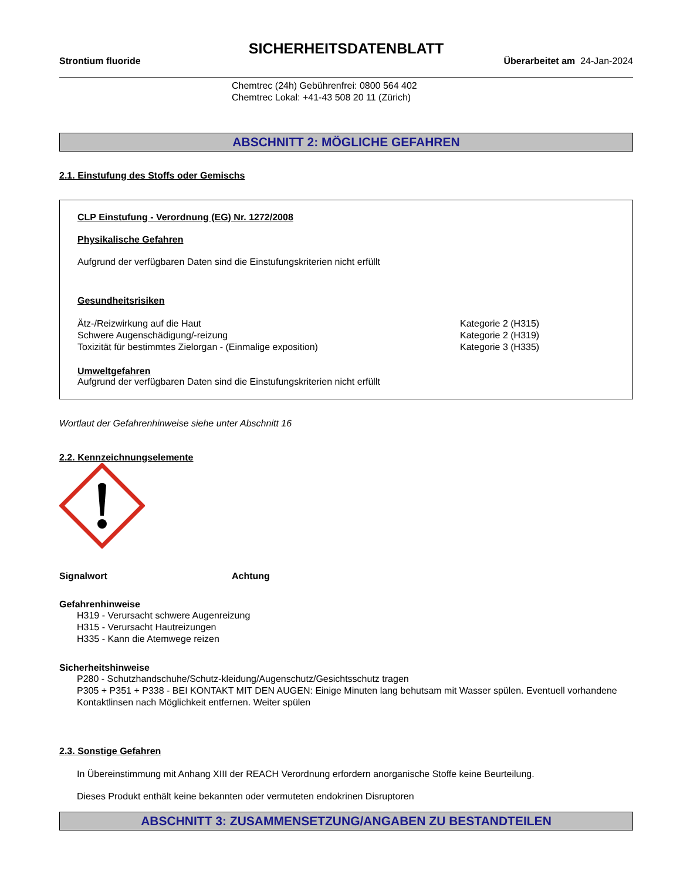SICHERHEITSDATENBLATT
Strontium fluoride Überarbeitet am 24-Jan-2024
Chemtrec (24h) Gebührenfrei: 0800 564 402
Chemtrec Lokal: +41-43 508 20 11 (Zürich)
ABSCHNITT 2: MÖGLICHE GEFAHREN
2.1. Einstufung des Stoffs oder Gemischs
CLP Einstufung - Verordnung (EG) Nr. 1272/2008
Physikalische Gefahren
Aufgrund der verfügbaren Daten sind die Einstufungskriterien nicht erfüllt
Gesundheitsrisiken
Ätz-/Reizwirkung auf die Haut Kategorie 2 (H315)
Schwere Augenschädigung/-reizung Kategorie 2 (H319)
Toxizität für bestimmtes Zielorgan - (Einmalige exposition) Kategorie 3 (H335)
Umweltgefahren
Aufgrund der verfügbaren Daten sind die Einstufungskriterien nicht erfüllt
Wortlaut der Gefahrenhinweise siehe unter Abschnitt 16
2.2. Kennzeichnungselemente
Signalwort Achtung
Gefahrenhinweise
H319 - Verursacht schwere Augenreizung
H315 - Verursacht Hautreizungen
H335 - Kann die Atemwege reizen
Sicherheitshinweise
P280 - Schutzhandschuhe/Schutz-kleidung/Augenschutz/Gesichtsschutz tragen
P305 + P351 + P338 - BEI KONTAKT MIT DEN AUGEN: Einige Minuten lang behutsam mit Wasser spülen. Eventuell vorhandene Kontaktlinsen nach Möglichkeit entfernen. Weiter spülen
2.3. Sonstige Gefahren
In Übereinstimmung mit Anhang XIII der REACH Verordnung erfordern anorganische Stoffe keine Beurteilung.
Dieses Produkt enthält keine bekannten oder vermuteten endokrinen Disruptoren
ABSCHNITT 3: ZUSAMMENSETZUNG/ANGABEN ZU BESTANDTEILEN